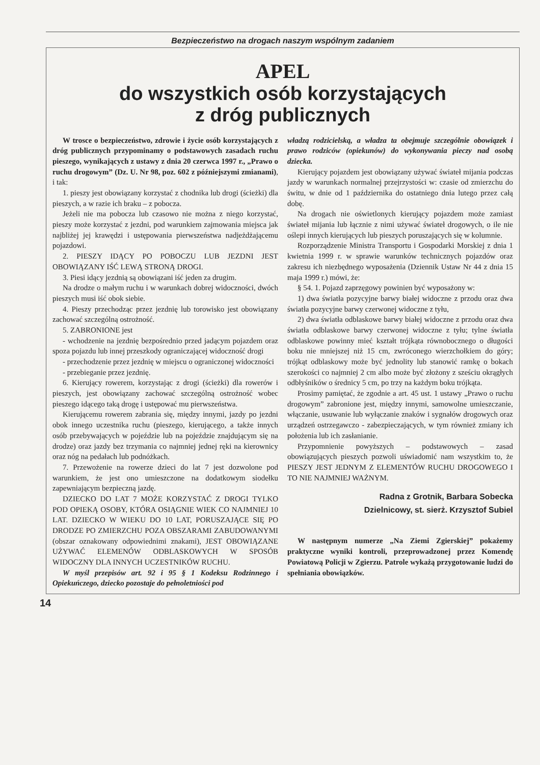Bezpieczeństwo na drogach naszym wspólnym zadaniem
APEL
do wszystkich osób korzystających
z dróg publicznych
W trosce o bezpieczeństwo, zdrowie i życie osób korzystających z dróg publicznych przypominamy o podstawowych zasadach ruchu pieszego, wynikających z ustawy z dnia 20 czerwca 1997 r., „Prawo o ruchu drogowym” (Dz. U. Nr 98, poz. 602 z późniejszymi zmianami), i tak:
1. pieszy jest obowiązany korzystać z chodnika lub drogi (ścieżki) dla pieszych, a w razie ich braku – z pobocza.
Jeżeli nie ma pobocza lub czasowo nie można z niego korzystać, pieszy może korzystać z jezdni, pod warunkiem zajmowania miejsca jak najbliżej jej krawędzi i ustępowania pierwszeństwa nadjeżdżającemu pojazdowi.
2. PIESZY IDĄCY PO POBOCZU LUB JEZDNI JEST OBOWIĄZANY IŚĆ LEWĄ STRONĄ DROGI.
3. Piesi idący jezdnią są obowiązani iść jeden za drugim.
Na drodze o małym ruchu i w warunkach dobrej widoczności, dwóch pieszych musi iść obok siebie.
4. Pieszy przechodząc przez jezdnię lub torowisko jest obowiązany zachować szczególną ostrożność.
5. ZABRONIONE jest
- wchodzenie na jezdnię bezpośrednio przed jadącym pojazdem oraz spoza pojazdu lub innej przeszkody ograniczającej widoczność drogi
- przechodzenie przez jezdnię w miejscu o ograniczonej widoczności
- przebieganie przez jezdnię.
6. Kierujący rowerem, korzystając z drogi (ścieżki) dla rowerów i pieszych, jest obowiązany zachować szczególną ostrożność wobec pieszego idącego taką drogę i ustępować mu pierwszeństwa.
Kierującemu rowerem zabrania się, między innymi, jazdy po jezdni obok innego uczestnika ruchu (pieszego, kierującego, a także innych osób przebywających w pojeździe lub na pojeździe znajdującym się na drodze) oraz jazdy bez trzymania co najmniej jednej ręki na kierownicy oraz nóg na pedałach lub podnóżkach.
7. Przewożenie na rowerze dzieci do lat 7 jest dozwolone pod warunkiem, że jest ono umieszczone na dodatkowym siodełku zapewniającym bezpieczną jazdę.
DZIECKO DO LAT 7 MOŻE KORZYSTAĆ Z DROGI TYLKO POD OPIEKĄ OSOBY, KTÓRA OSIĄGNIE WIEK CO NAJMNIEJ 10 LAT. DZIECKO W WIEKU DO 10 LAT, PORUSZAJĄCE SIĘ PO DRODZE PO ZMIERZCHU POZA OBSZARAMI ZABUDOWANYMI (obszar oznakowany odpowiednimi znakami), JEST OBOWIĄZANE UŻYWAĆ ELEMENÓW ODBLASKOWYCH W SPOSÓB WIDOCZNY DLA INNYCH UCZESTNIKÓW RUCHU.
W myśl przepisów art. 92 i 95 § 1 Kodeksu Rodzinnego i Opiekuńczego, dziecko pozostaje do pełnoletniości pod
władzą rodzicielską, a władza ta obejmuje szczególnie obowiązek i prawo rodziców (opiekunów) do wykonywania pieczy nad osobą dziecka.
Kierujący pojazdem jest obowiązany używać świateł mijania podczas jazdy w warunkach normalnej przejrzystości w: czasie od zmierzchu do świtu, w dnie od 1 października do ostatniego dnia lutego przez całą dobę.
Na drogach nie oświetlonych kierujący pojazdem może zamiast świateł mijania lub łącznie z nimi używać świateł drogowych, o ile nie oślepi innych kierujących lub pieszych poruszających się w kolumnie.
Rozporządzenie Ministra Transportu i Gospodarki Morskiej z dnia 1 kwietnia 1999 r. w sprawie warunków technicznych pojazdów oraz zakresu ich niezbędnego wyposażenia (Dziennik Ustaw Nr 44 z dnia 15 maja 1999 r.) mówi, że:
§ 54. 1. Pojazd zaprzęgowy powinien być wyposażony w:
1) dwa światła pozycyjne barwy białej widoczne z przodu oraz dwa światła pozycyjne barwy czerwonej widoczne z tyłu,
2) dwa światła odblaskowe barwy białej widoczne z przodu oraz dwa światła odblaskowe barwy czerwonej widoczne z tyłu; tylne światła odblaskowe powinny mieć kształt trójkąta równobocznego o długości boku nie mniejszej niż 15 cm, zwróconego wierzchołkiem do góry; trójkąt odblaskowy może być jednolity lub stanowić ramkę o bokach szerokości co najmniej 2 cm albo może być złożony z sześciu okrągłych odbłyśników o średnicy 5 cm, po trzy na każdym boku trójkąta.
Prosimy pamiętać, że zgodnie a art. 45 ust. 1 ustawy „Prawo o ruchu drogowym” zabronione jest, między innymi, samowolne umieszczanie, włączanie, usuwanie lub wyłączanie znaków i sygnałów drogowych oraz urządzeń ostrzegawczo - zabezpieczających, w tym również zmiany ich położenia lub ich zasłanianie.
Przypomnienie powyższych – podstawowych – zasad obowiązujących pieszych pozwoli uświadomić nam wszystkim to, że PIESZY JEST JEDNYM Z ELEMENTÓW RUCHU DROGOWEGO I TO NIE NAJMNIEJ WAŻNYM.
Radna z Grotnik, Barbara Sobecka
Dzielnicowy, st. sierż. Krzysztof Subiel
W następnym numerze „Na Ziemi Zgierskiej” pokażemy praktyczne wyniki kontroli, przeprowadzonej przez Komendę Powiatową Policji w Zgierzu. Patrole wykażą przygotowanie ludzi do spełniania obowiązków.
14